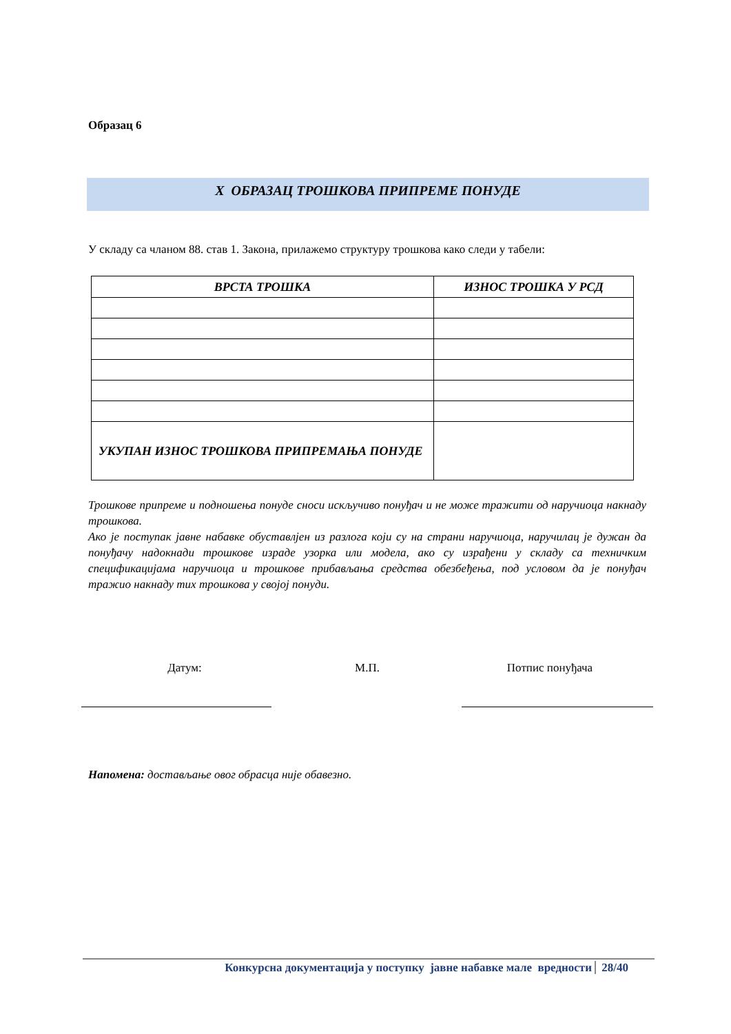Образац 6
X ОБРАЗАЦ ТРОШКОВА ПРИПРЕМЕ ПОНУДЕ
У складу са чланом 88. став 1. Закона, прилажемо структуру трошкова како следи у табели:
| ВРСТА ТРОШКА | ИЗНОС ТРОШКА У РСД |
| --- | --- |
| УКУПАН ИЗНОС ТРОШКОВА ПРИПРЕМАЊА ПОНУДЕ | |
Трошкове припреме и подношења понуде сноси искључиво понуђач и не може тражити од наручиоца накнаду трошкова.
Ако је поступак јавне набавке обуставлјен из разлога који су на страни наручиоца, наручилац је дужан да понуђачу надокнади трошкове израде узорка или модела, ако су израђени у складу са техничким спецификацијама наручиоца и трошкове прибављања средства обезбеђења, под условом да је понуђач тражио накнаду тих трошкова у својој понуди.
Датум: М.П. Потпис понуђача
Напомена: достављање овог обрасца није обавезно.
Конкурсна документација у поступку јавне набавке мале вредности 28/40